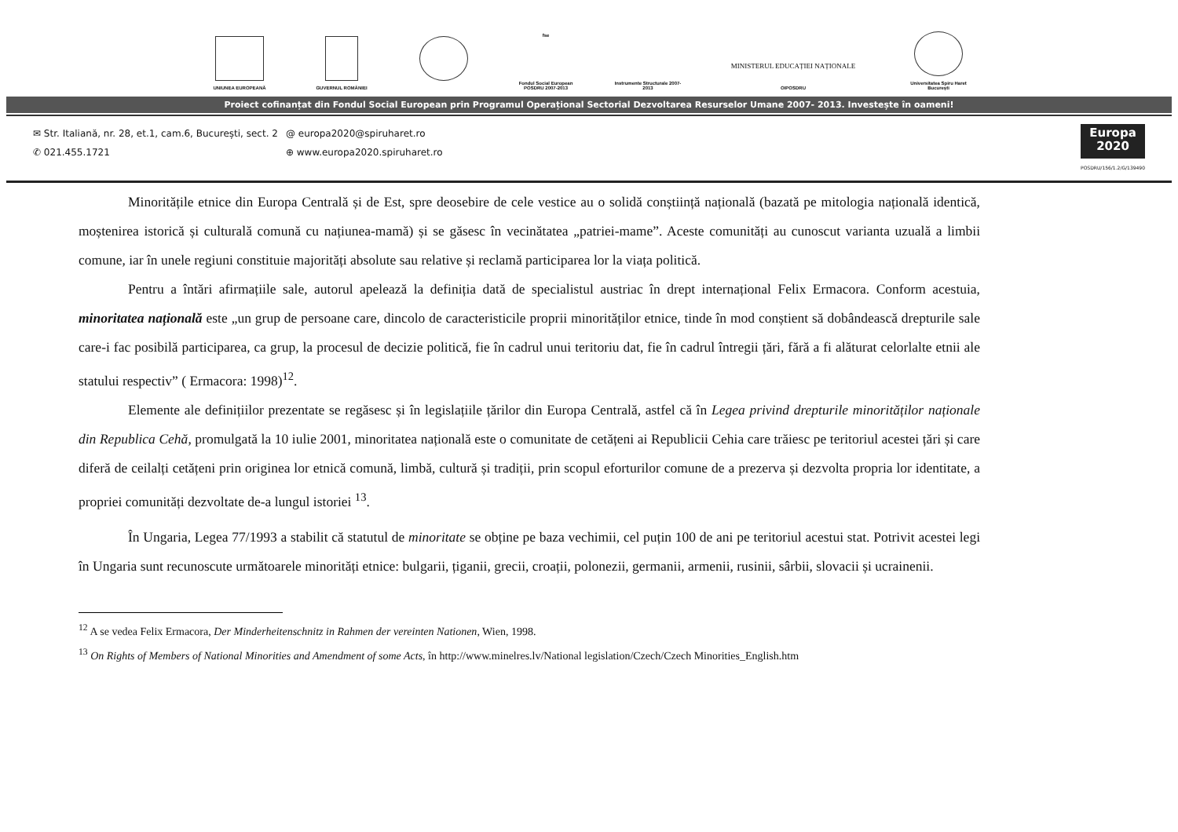UNIUNEA EUROPEANĂ GUVERNUL ROMÂNIEI
fse
Fondul Social European POSDRU 2007-2013
Instrumente Structurale 2007-2013
MINISTERUL EDUCAȚIEI NAȚIONALE
OIPOSDRU
Universitatea Spiru Haret București
Proiect cofinanțat din Fondul Social European prin Programul Operațional Sectorial Dezvoltarea Resurselor Umane 2007- 2013. Investește în oameni!
✉ Str. Italiană, nr. 28, et.1, cam.6, București, sect. 2
✆ 021.455.1721
@ europa2020@spiruharet.ro
⊕ www.europa2020.spiruharet.ro
Europa
2020
POSDRU/156/1.2/G/139490
Minoritățile etnice din Europa Centrală și de Est, spre deosebire de cele vestice au o solidă conștiință națională (bazată pe mitologia națională identică, moștenirea istorică și culturală comună cu națiunea-mamă) și se găsesc în vecinătatea „patriei-mame”. Aceste comunități au cunoscut varianta uzuală a limbii comune, iar în unele regiuni constituie majorități absolute sau relative și reclamă participarea lor la viața politică.
Pentru a întări afirmațiile sale, autorul apelează la definiția dată de specialistul austriac în drept internațional Felix Ermacora. Conform acestuia, minoritatea națională este „un grup de persoane care, dincolo de caracteristicile proprii minorităților etnice, tinde în mod conștient să dobândească drepturile sale care-i fac posibilă participarea, ca grup, la procesul de decizie politică, fie în cadrul unui teritoriu dat, fie în cadrul întregii țări, fără a fi alăturat celorlalte etnii ale statului respectiv” ( Ermacora: 1998)<sup>12</sup>.
Elemente ale definițiilor prezentate se regăsesc și în legislațiile țărilor din Europa Centrală, astfel că în Legea privind drepturile minorităților naționale din Republica Cehă, promulgată la 10 iulie 2001, minoritatea națională este o comunitate de cetățeni ai Republicii Cehia care trăiesc pe teritoriul acestei țări și care diferă de ceilalți cetățeni prin originea lor etnică comună, limbă, cultură și tradiții, prin scopul eforturilor comune de a prezerva și dezvolta propria lor identitate, a propriei comunități dezvoltate de-a lungul istoriei <sup>13</sup>.
În Ungaria, Legea 77/1993 a stabilit că statutul de minoritate se obține pe baza vechimii, cel puțin 100 de ani pe teritoriul acestui stat. Potrivit acestei legi în Ungaria sunt recunoscute următoarele minorități etnice: bulgarii, țiganii, grecii, croații, polonezii, germanii, armenii, rusinii, sârbii, slovacii și ucrainenii.
<sup>12</sup> A se vedea Felix Ermacora, Der Minderheitenschnitz in Rahmen der vereinten Nationen, Wien, 1998.
<sup>13</sup> On Rights of Members of National Minorities and Amendment of some Acts, în http://www.minelres.lv/National legislation/Czech/Czech Minorities_English.htm